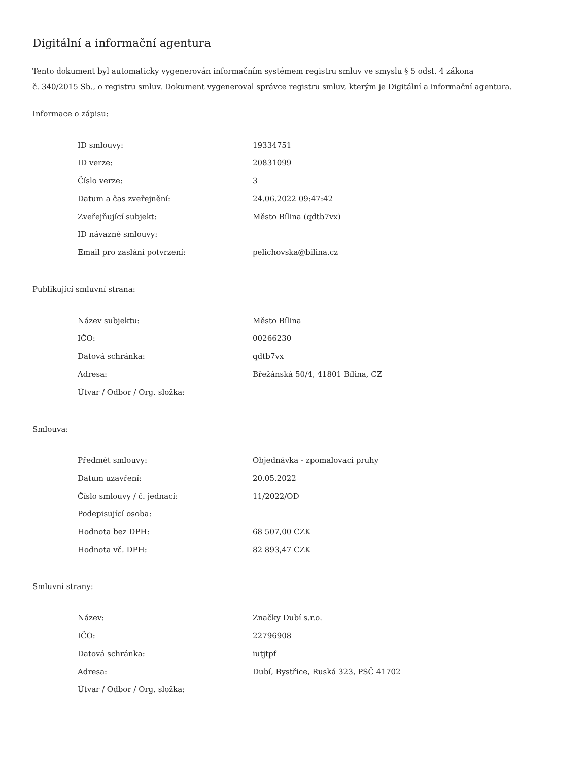Digitální a informační agentura
Tento dokument byl automaticky vygenerován informačním systémem registru smluv ve smyslu § 5 odst. 4 zákona
č. 340/2015 Sb., o registru smluv. Dokument vygeneroval správce registru smluv, kterým je Digitální a informační agentura.
Informace o zápisu:
| ID smlouvy: | 19334751 |
| ID verze: | 20831099 |
| Číslo verze: | 3 |
| Datum a čas zveřejnění: | 24.06.2022 09:47:42 |
| Zveřejňující subjekt: | Město Bílina (qdtb7vx) |
| ID návazné smlouvy: | |
| Email pro zaslání potvrzení: | pelichovska@bilina.cz |
Publikující smluvní strana:
| Název subjektu: | Město Bílina |
| IČO: | 00266230 |
| Datová schránka: | qdtb7vx |
| Adresa: | Břežánská 50/4, 41801 Bílina, CZ |
| Útvar / Odbor / Org. složka: | |
Smlouva:
| Předmět smlouvy: | Objednávka - zpomalovací pruhy |
| Datum uzavření: | 20.05.2022 |
| Číslo smlouvy / č. jednací: | 11/2022/OD |
| Podepisující osoba: | |
| Hodnota bez DPH: | 68 507,00 CZK |
| Hodnota vč. DPH: | 82 893,47 CZK |
Smluvní strany:
| Název: | Značky Dubí s.r.o. |
| IČO: | 22796908 |
| Datová schránka: | iutjtpf |
| Adresa: | Dubí, Bystřice, Ruská 323, PSČ 41702 |
| Útvar / Odbor / Org. složka: | |